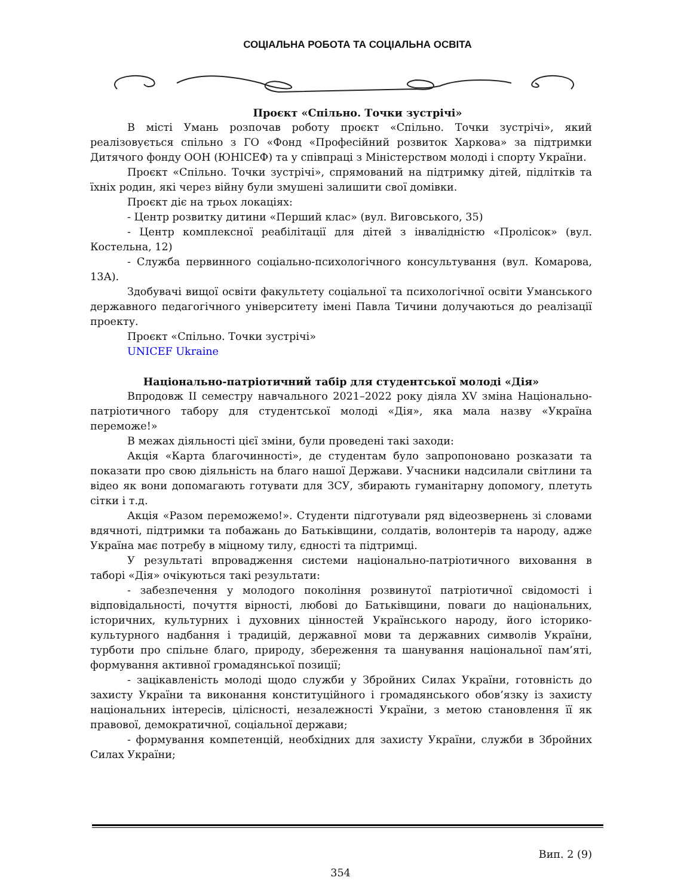СОЦІАЛЬНА РОБОТА ТА СОЦІАЛЬНА ОСВІТА
Проєкт «Спільно. Точки зустрічі»
В місті Умань розпочав роботу проєкт «Спільно. Точки зустрічі», який реалізовується спільно з ГО «Фонд «Професійний розвиток Харкова» за підтримки Дитячого фонду ООН (ЮНІСЕФ) та у співпраці з Міністерством молоді і спорту України.
Проєкт «Спільно. Точки зустрічі», спрямований на підтримку дітей, підлітків та їхніх родин, які через війну були змушені залишити свої домівки.
Проєкт діє на трьох локаціях:
- Центр розвитку дитини «Перший клас» (вул. Виговського, 35)
- Центр комплексної реабілітації для дітей з інвалідністю «Пролісок» (вул. Костельна, 12)
- Служба первинного соціально-психологічного консультування (вул. Комарова, 13А).
Здобувачі вищої освіти факультету соціальної та психологічної освіти Уманського державного педагогічного університету імені Павла Тичини долучаються до реалізації проекту.
Проєкт «Спільно. Точки зустрічі»
UNICEF Ukraine
Національно-патріотичний табір для студентської молоді «Дія»
Впродовж ІІ семестру навчального 2021–2022 року діяла XV зміна Національно-патріотичного табору для студентської молоді «Дія», яка мала назву «Україна переможе!»
В межах діяльності цієї зміни, були проведені такі заходи:
Акція «Карта благочинності», де студентам було запропоновано розказати та показати про свою діяльність на благо нашої Держави. Учасники надсилали світлини та відео як вони допомагають готувати для ЗСУ, збирають гуманітарну допомогу, плетуть сітки і т.д.
Акція «Разом переможемо!». Студенти підготували ряд відеозвернень зі словами вдячноті, підтримки та побажань до Батьківщини, солдатів, волонтерів та народу, адже Україна має потребу в міцному тилу, єдності та підтримці.
У результаті впровадження системи національно-патріотичного виховання в таборі «Дія» очікуються такі результати:
- забезпечення у молодого покоління розвинутої патріотичної свідомості і відповідальності, почуття вірності, любові до Батьківщини, поваги до національних, історичних, культурних і духовних цінностей Українського народу, його історико-культурного надбання і традицій, державної мови та державних символів України, турботи про спільне благо, природу, збереження та шанування національної пам’яті, формування активної громадянської позиції;
- зацікавленість молоді щодо служби у Збройних Силах України, готовність до захисту України та виконання конституційного і громадянського обов’язку із захисту національних інтересів, цілісності, незалежності України, з метою становлення її як правової, демократичної, соціальної держави;
- формування компетенцій, необхідних для захисту України, служби в Збройних Силах України;
Вип. 2 (9)
354